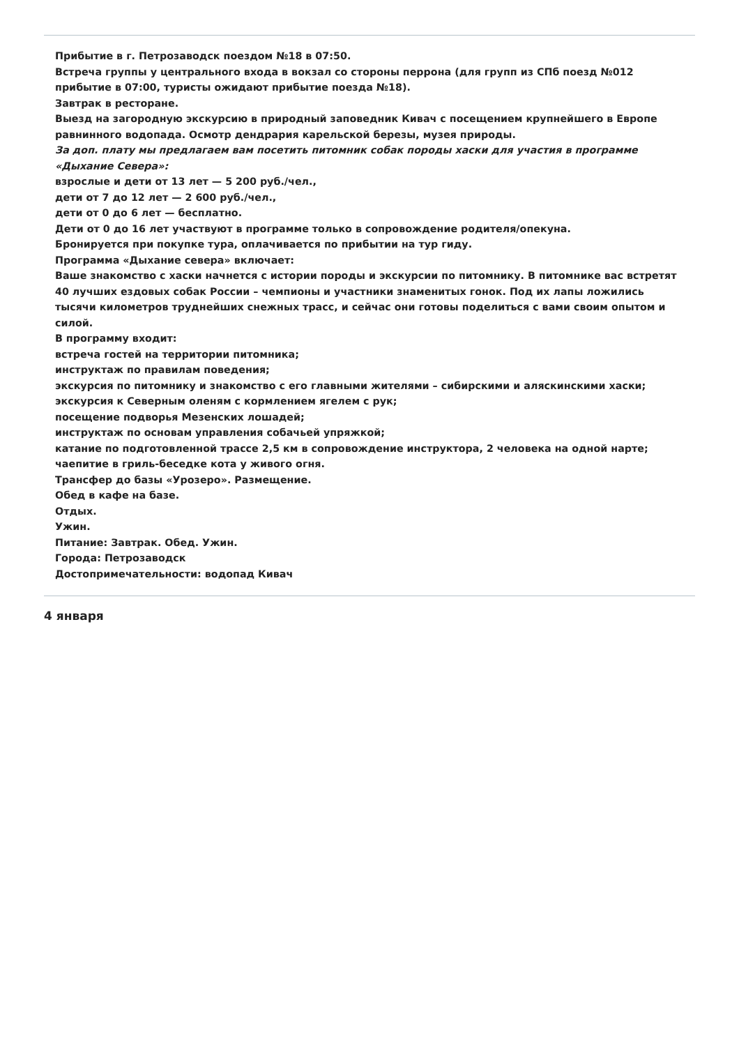Прибытие в г. Петрозаводск поездом №18 в 07:50.
Встреча группы у центрального входа в вокзал со стороны перрона (для групп из СПб поезд №012 прибытие в 07:00, туристы ожидают прибытие поезда №18).
Завтрак в ресторане.
Выезд на загородную экскурсию в природный заповедник Кивач с посещением крупнейшего в Европе равнинного водопада. Осмотр дендрария карельской березы, музея природы.
За доп. плату мы предлагаем вам посетить питомник собак породы хаски для участия в программе «Дыхание Севера»:
взрослые и дети от 13 лет — 5 200 руб./чел.,
дети от 7 до 12 лет — 2 600 руб./чел.,
дети от 0 до 6 лет — бесплатно.
Дети от 0 до 16 лет участвуют в программе только в сопровождение родителя/опекуна.
Бронируется при покупке тура, оплачивается по прибытии на тур гиду.
Программа «Дыхание севера» включает:
Ваше знакомство с хаски начнется с истории породы и экскурсии по питомнику. В питомнике вас встретят 40 лучших ездовых собак России – чемпионы и участники знаменитых гонок. Под их лапы ложились тысячи километров труднейших снежных трасс, и сейчас они готовы поделиться с вами своим опытом и силой.
В программу входит:
встреча гостей на территории питомника;
инструктаж по правилам поведения;
экскурсия по питомнику и знакомство с его главными жителями – сибирскими и аляскинскими хаски;
экскурсия к Северным оленям с кормлением ягелем с рук;
посещение подворья Мезенских лошадей;
инструктаж по основам управления собачьей упряжкой;
катание по подготовленной трассе 2,5 км в сопровождение инструктора, 2 человека на одной нарте;
чаепитие в гриль-беседке кота у живого огня.
Трансфер до базы «Урозеро». Размещение.
Обед в кафе на базе.
Отдых.
Ужин.
Питание: Завтрак. Обед. Ужин.
Города: Петрозаводск
Достопримечательности: водопад Кивач
4 января